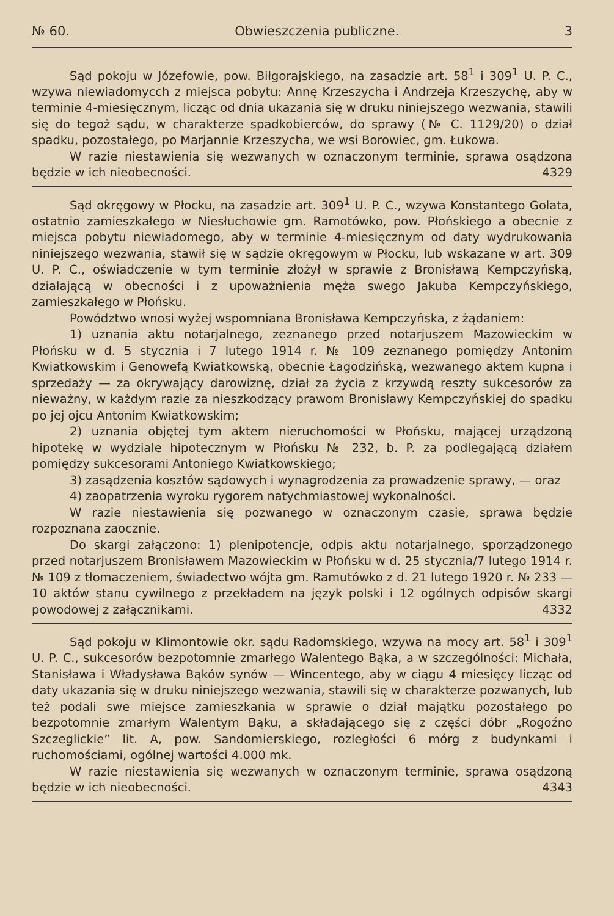№ 60. Obwieszczenia publiczne. 3
Sąd pokoju w Józefowie, pow. Biłgorajskiego, na zasadzie art. 58<sup>1</sup> i 309<sup>1</sup> U. P. C., wzywa niewiadomycch z miejsca pobytu: Annę Krzeszycha i Andrzeja Krzeszychę, aby w terminie 4-miesięcznym, licząc od dnia ukazania się w druku niniejszego wezwania, stawili się do tegoż sądu, w charakterze spadkobierców, do sprawy (№ C. 1129/20) o dział spadku, pozostałego, po Marjannie Krzeszycha, we wsi Borowiec, gm. Łukowa.
W razie niestawienia się wezwanych w oznaczonym terminie, sprawa osądzona będzie w ich nieobecności. 4329
Sąd okręgowy w Płocku, na zasadzie art. 309<sup>1</sup> U. P. C., wzywa Konstantego Golata, ostatnio zamieszkałego w Niesłuchowie gm. Ramotówko, pow. Płońskiego a obecnie z miejsca pobytu niewiadomego, aby w terminie 4-miesięcznym od daty wydrukowania niniejszego wezwania, stawił się w sądzie okręgowym w Płocku, lub wskazane w art. 309 U. P. C., oświadczenie w tym terminie złożył w sprawie z Bronisławą Kempczyńską, działającą w obecności i z upoważnienia męża swego Jakuba Kempczyńskiego, zamieszkałego w Płońsku.
Powództwo wnosi wyżej wspomniana Bronisława Kempczyńska, z żądaniem:
1) uznania aktu notarjalnego, zeznanego przed notarjuszem Mazowieckim w Płońsku w d. 5 stycznia i 7 lutego 1914 r. № 109 zeznanego pomiędzy Antonim Kwiatkowskim i Genowefą Kwiatkowską, obecnie Łagodzińską, wezwanego aktem kupna i sprzedaży — za okrywający darowiznę, dział za życia z krzywdą reszty sukcesorów za nieważny, w każdym razie za nieszkodzący prawom Bronisławy Kempczyńskiej do spadku po jej ojcu Antonim Kwiatkowskim;
2) uznania objętej tym aktem nieruchomości w Płońsku, mającej urządzoną hipotekę w wydziale hipotecznym w Płońsku № 232, b. P. za podlegającą działem pomiędzy sukcesorami Antoniego Kwiatkowskiego;
3) zasądzenia kosztów sądowych i wynagrodzenia za prowadzenie sprawy, — oraz
4) zaopatrzenia wyroku rygorem natychmiastowej wykonalności.
W razie niestawienia się pozwanego w oznaczonym czasie, sprawa będzie rozpoznana zaocznie.
Do skargi załączono: 1) plenipotencje, odpis aktu notarjalnego, sporządzonego przed notarjuszem Bronisławem Mazowieckim w Płońsku w d. 25 stycznia/7 lutego 1914 r. № 109 z tłomaczeniem, świadectwo wójta gm. Ramutówko z d. 21 lutego 1920 r. № 233 — 10 aktów stanu cywilnego z przekładem na język polski i 12 ogólnych odpisów skargi powodowej z załącznikami. 4332
Sąd pokoju w Klimontowie okr. sądu Radomskiego, wzywa na mocy art. 58<sup>1</sup> i 309<sup>1</sup> U. P. C., sukcesorów bezpotomnie zmarłego Walentego Bąka, a w szczególności: Michała, Stanisława i Władysława Bąków synów — Wincentego, aby w ciągu 4 miesięcy licząc od daty ukazania się w druku niniejszego wezwania, stawili się w charakterze pozwanych, lub też podali swe miejsce zamieszkania w sprawie o dział majątku pozostałego po bezpotomnie zmarłym Walentym Bąku, a składającego się z części dóbr „Rogoźno Szczeglickie” lit. A, pow. Sandomierskiego, rozległości 6 mórg z budynkami i ruchomościami, ogólnej wartości 4.000 mk.
W razie niestawienia się wezwanych w oznaczonym terminie, sprawa osądzoną będzie w ich nieobecności. 4343